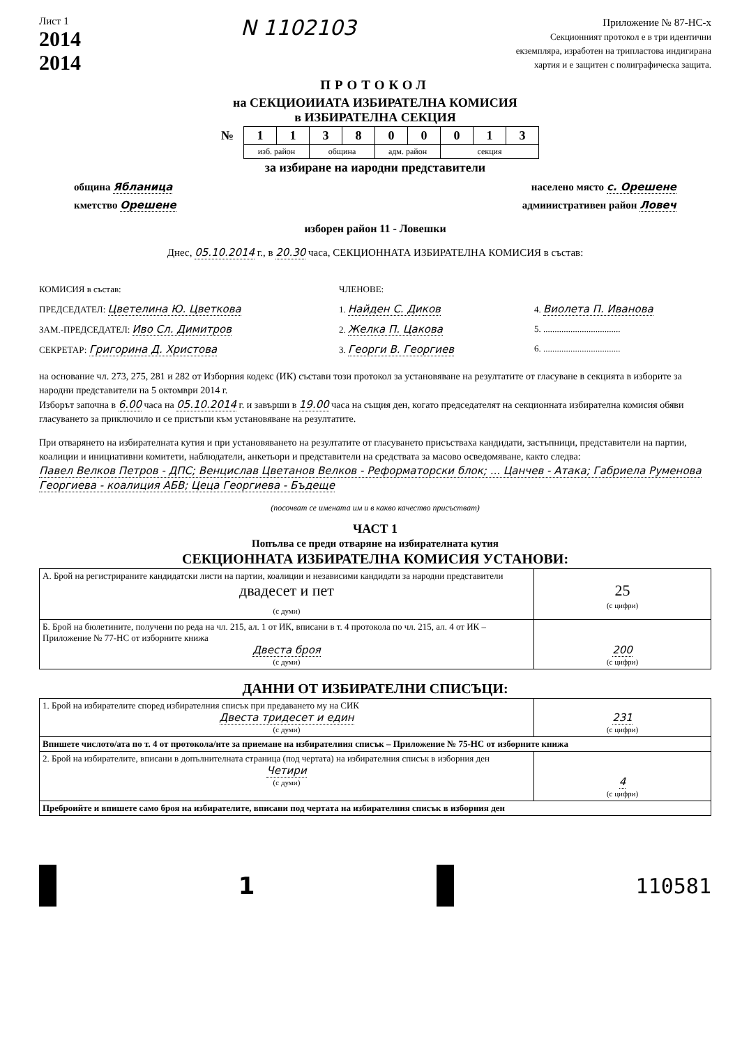Лист 1
2014
2014
N 1102103
Приложение № 87-НС-х
Секционният протокол е в три идентични
екземпляра, изработен на трипластова индигирана
хартия и е защитен с полиграфическа защита.
ПРОТОКОЛ
на СЕКЦИОИИАТА ИЗБИРАТЕЛНА КОМИСИЯ
в ИЗБИРАТЕЛНА СЕКЦИЯ
| № | 1 | 1 | 3 | 8 | 0 | 0 | 0 | 1 | 3 |
| | изб. район | | община | | адм. район | | секция | | |
за избиране на иародни представители
община Ябланица населено място с. Орешене
кметство Орешене адмииистративен район Ловеч
изборен район 11 - Ловешки
Днес, 05.10.2014 г., в 20.30 часа, СЕКЦИОННАТА ИЗБИРАТЕЛНА КОМИСИЯ в състав:
КОМИСИЯ в състав:
ПРЕДСЕДАТЕЛ: Цветелина Ю. Цветкова
ЗАМ.-ПРЕДСЕДАТЕЛ: Иво Сл. Димитров
СЕКРЕТАР: Григорина Д. Христова
ЧЛЕНОВЕ:
1. Найден С. Диков
2. Желка П. Цакова
3. Георги В. Георгиев
4. Виолета П. Иванова
5. ..................................
6. ..................................
на основание чл. 273, 275, 281 и 282 от Изборния кодекс (ИК) състави този протокол за установяване на резултатите от гласуване в секцията в изборите за народни представители на 5 октомври 2014 г.
Изборът започна в 6.00 часа на 05.10.2014 г. и завърши в 19.00 часа на същия ден, когато председателят на секционната избирателна комисия обяви гласуването за приключило и се пристъпи към установяване на резултатите.
При отварянето на избирателната кутия и при установяването на резултатите от гласуването присъстваха кандидати, застъпници, представители на партии, коалиции и инициативни комитети, наблюдатели, анкетьори и представители на средствата за масово осведомяване, както следва:
Павел Велков Петров - ДПС; Венцислав Цветанов Велков - Реформаторски блок; ... Цанчев - Атака; Габриела Руменова Георгиева - коалиция АБВ; Цеца Георгиева - Бъдеще
(посочват се имената им и в какво качество присъстват)
ЧАСТ 1
Попълва се преди отваряне на избирателната кутия
СЕКЦИОННАТА ИЗБИРАТЕЛНА КОМИСИЯ УСТАНОВИ:
| А. Брой на регистрираните кандидатски листи на партии, коалиции и независими кандидати за народни представители двадесет и пет (с думи) | 25 (с цифри) |
| Б. Брой на бюлетините, получени по реда на чл. 215, ал. 1 от ИК, вписани в т. 4 протокола по чл. 215, ал. 4 от ИК – Приложение № 77-НС от изборните книжа Двеста броя (с думи) | 200 (с цифри) |
ДАННИ ОТ ИЗБИРАТЕЛНИ СПИСЪЦИ:
| 1. Брой на избирателите според избирателния списък при предаването му на СИК Двеста тридесет и един (с думи) | 231 (с цифри) |
| Впишете числото/ата по т. 4 от протокола/ите за приемане на избирателиия списък – Приложение № 75-НС от изборните книжа | |
| 2. Брой на избирателите, вписани в допълнителната страница (под чертата) на избирателния списък в изборния ден Четири (с думи) | 4 (с цифри) |
| Преброийте и впишете само броя на избирателите, вписани под чертата на избирателния списък в изборния ден | |
1 110581